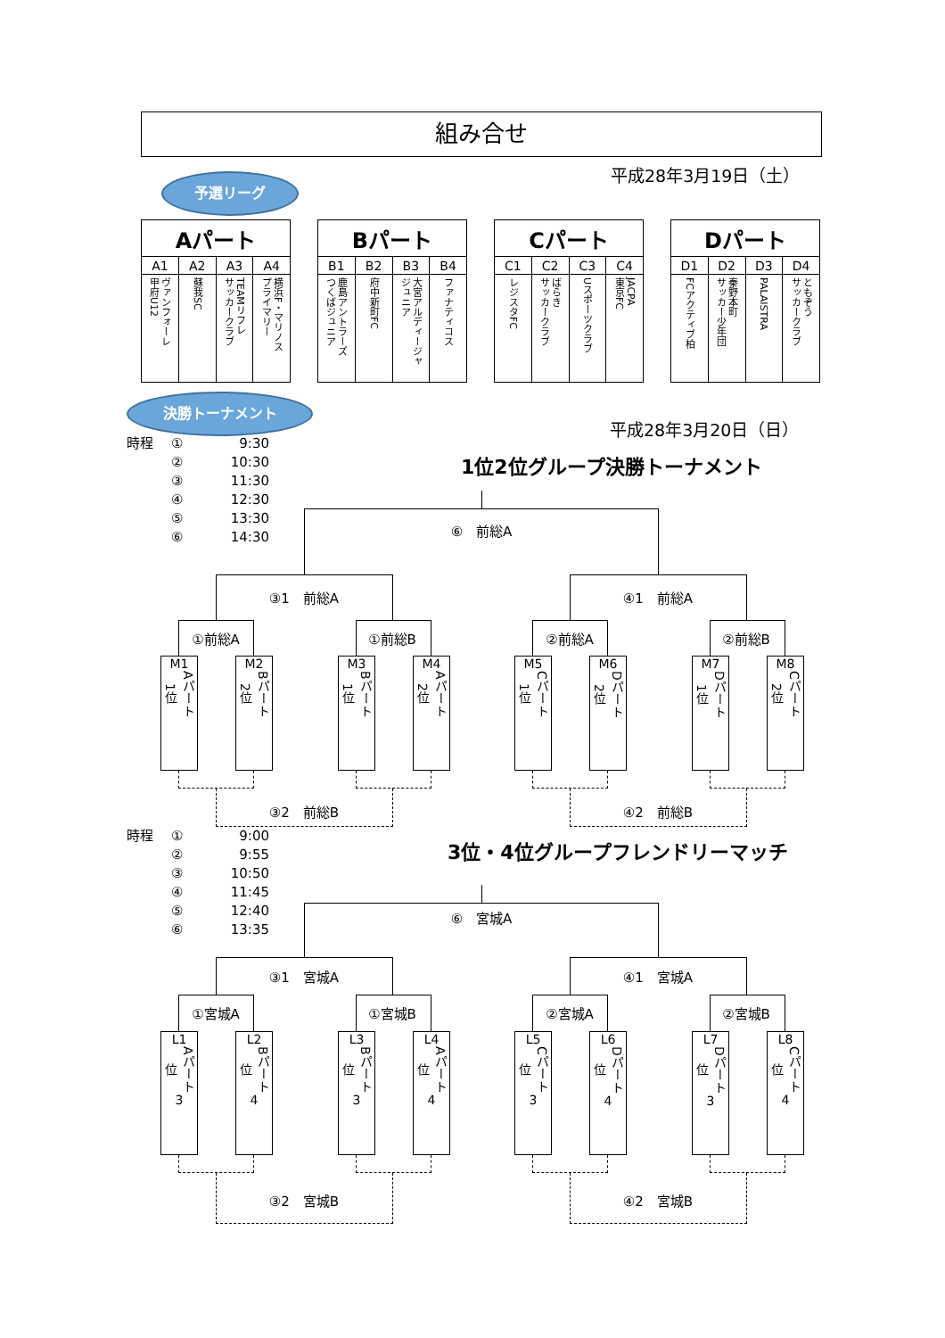組み合せ
予選リーグ
平成28年3月19日（土）
| Aパート | | | |
| --- | --- | --- | --- |
| A1 | A2 | A3 | A4 |
| ヴァンフォーレ 甲府U12 | 蘇我SC | TEAMリフレ サッカークラブ | 横浜F・マリノス プライマリー |
| Bパート | | | |
| --- | --- | --- | --- |
| B1 | B2 | B3 | B4 |
| 鹿島アントラーズ つくばジュニア | 府中新町FC | 大宮アルディージャ ジュニア | ファナティコス |
| Cパート | | | |
| --- | --- | --- | --- |
| C1 | C2 | C3 | C4 |
| レジスタFC | ばらき サッカークラブ | Uスポーツクラブ | JACPA 東京FC |
| Dパート | | | |
| --- | --- | --- | --- |
| D1 | D2 | D3 | D4 |
| FCアクティブ柏 | 秦野本町 サッカー少年団 | PALAISTRA | ともぞう サッカークラブ |
決勝トーナメント
平成28年3月20日（日）
時程 ① 9:30
② 10:30
③ 11:30
④ 12:30
⑤ 13:30
⑥ 14:30
1位2位グループ決勝トーナメント
⑥　前総A
③1　前総A ④1　前総A
①前総A ①前総B ②前総A ②前総B
M1
1位 Aパート
M2
2位 Bパート
M3
1位 Bパート
M4
2位 Aパート
M5
1位 Cパート
M6
2位 Dパート
M7
1位 Dパート
M8
2位 Cパート
③2　前総B ④2　前総B
時程 ① 9:00
② 9:55
③ 10:50
④ 11:45
⑤ 12:40
⑥ 13:35
3位・4位グループフレンドリーマッチ
⑥　宮城A
③1　宮城A ④1　宮城A
①宮城A ①宮城B ②宮城A ②宮城B
L1
位 Aパート
3
L2
位 Bパート
4
L3
位 Bパート
3
L4
位 Aパート
4
L5
位 Cパート
3
L6
位 Dパート
4
L7
位 Dパート
3
L8
位 Cパート
4
③2　宮城B ④2　宮城B